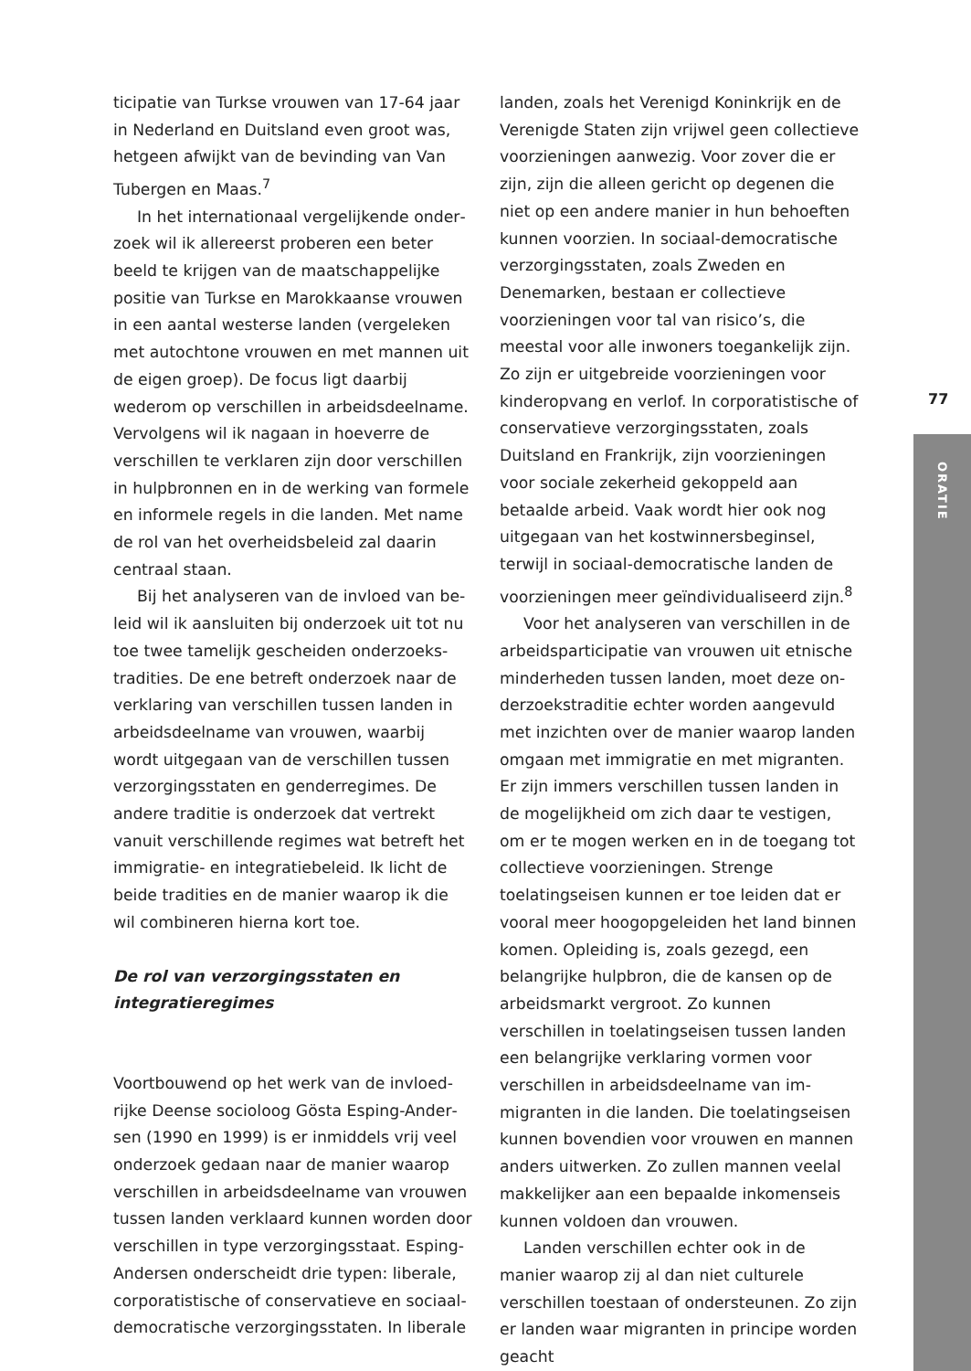ticipatie van Turkse vrouwen van 17-64 jaar in Nederland en Duitsland even groot was, het­geen afwijkt van de bevinding van Van Tuber­gen en Maas.<sup>7</sup>
In het internationaal vergelijkende onder­zoek wil ik allereerst proberen een beter beeld te krijgen van de maatschappelijke positie van Turkse en Marokkaanse vrouwen in een aan­tal westerse landen (vergeleken met autoch­tone vrouwen en met mannen uit de eigen groep). De focus ligt daarbij wederom op verschillen in arbeidsdeelname. Vervolgens wil ik nagaan in hoeverre de verschillen te ver­klaren zijn door verschillen in hulpbronnen en in de werking van formele en informele regels in die landen. Met name de rol van het over­heidsbeleid zal daarin centraal staan.
Bij het analyseren van de invloed van be­leid wil ik aansluiten bij onderzoek uit tot nu toe twee tamelijk gescheiden onderzoeks­tradities. De ene betreft onderzoek naar de verklaring van verschillen tussen landen in arbeidsdeelname van vrouwen, waarbij wordt uitgegaan van de verschillen tussen verzorgingsstaten en genderregimes. De andere traditie is onderzoek dat vertrekt van­uit verschillende regimes wat betreft het im­migratie- en integratiebeleid. Ik licht de beide tradities en de manier waarop ik die wil com­bineren hierna kort toe.
De rol van verzorgingsstaten en integratieregimes
Voortbouwend op het werk van de invloed­rijke Deense socioloog Gösta Esping-Ander­sen (1990 en 1999) is er inmiddels vrij veel onderzoek gedaan naar de manier waarop verschillen in arbeidsdeelname van vrouwen tussen landen verklaard kunnen worden door verschillen in type verzorgingsstaat. Esping-Andersen onderscheidt drie typen: liberale, corporatistische of conservatieve en sociaal­democratische verzorgingsstaten. In liberale
landen, zoals het Verenigd Koninkrijk en de Verenigde Staten zijn vrijwel geen collectieve voorzieningen aanwezig. Voor zover die er zijn, zijn die alleen gericht op degenen die niet op een andere manier in hun behoeften kunnen voorzien. In sociaal-democratische verzorgingsstaten, zoals Zweden en Denemar­ken, bestaan er collectieve voorzieningen voor tal van risico’s, die meestal voor alle inwoners toegankelijk zijn. Zo zijn er uitgebreide voor­zieningen voor kinderopvang en verlof. In corporatistische of conservatieve verzorgings­staten, zoals Duitsland en Frankrijk, zijn voor­zieningen voor sociale zekerheid gekoppeld aan betaalde arbeid. Vaak wordt hier ook nog uitgegaan van het kostwinnersbeginsel, terwijl in sociaal-democratische landen de voorzie­ningen meer geïndividualiseerd zijn.<sup>8</sup>
Voor het analyseren van verschillen in de arbeidsparticipatie van vrouwen uit etnische minderheden tussen landen, moet deze on­derzoekstraditie echter worden aangevuld met inzichten over de manier waarop landen omgaan met immigratie en met migranten. Er zijn immers verschillen tussen landen in de mogelijkheid om zich daar te vestigen, om er te mogen werken en in de toegang tot collec­tieve voorzieningen. Strenge toelatingseisen kunnen er toe leiden dat er vooral meer hoog­opgeleiden het land binnen komen. Opleiding is, zoals gezegd, een belangrijke hulpbron, die de kansen op de arbeidsmarkt vergroot. Zo kunnen verschillen in toelatingseisen tus­sen landen een belangrijke verklaring vormen voor verschillen in arbeidsdeelname van im­migranten in die landen. Die toelatingseisen kunnen bovendien voor vrouwen en mannen anders uitwerken. Zo zullen mannen veelal makkelijker aan een bepaalde inkomenseis kunnen voldoen dan vrouwen.
Landen verschillen echter ook in de manier waarop zij al dan niet culturele verschillen toestaan of ondersteunen. Zo zijn er landen waar migranten in principe worden geacht
77
ORATIE